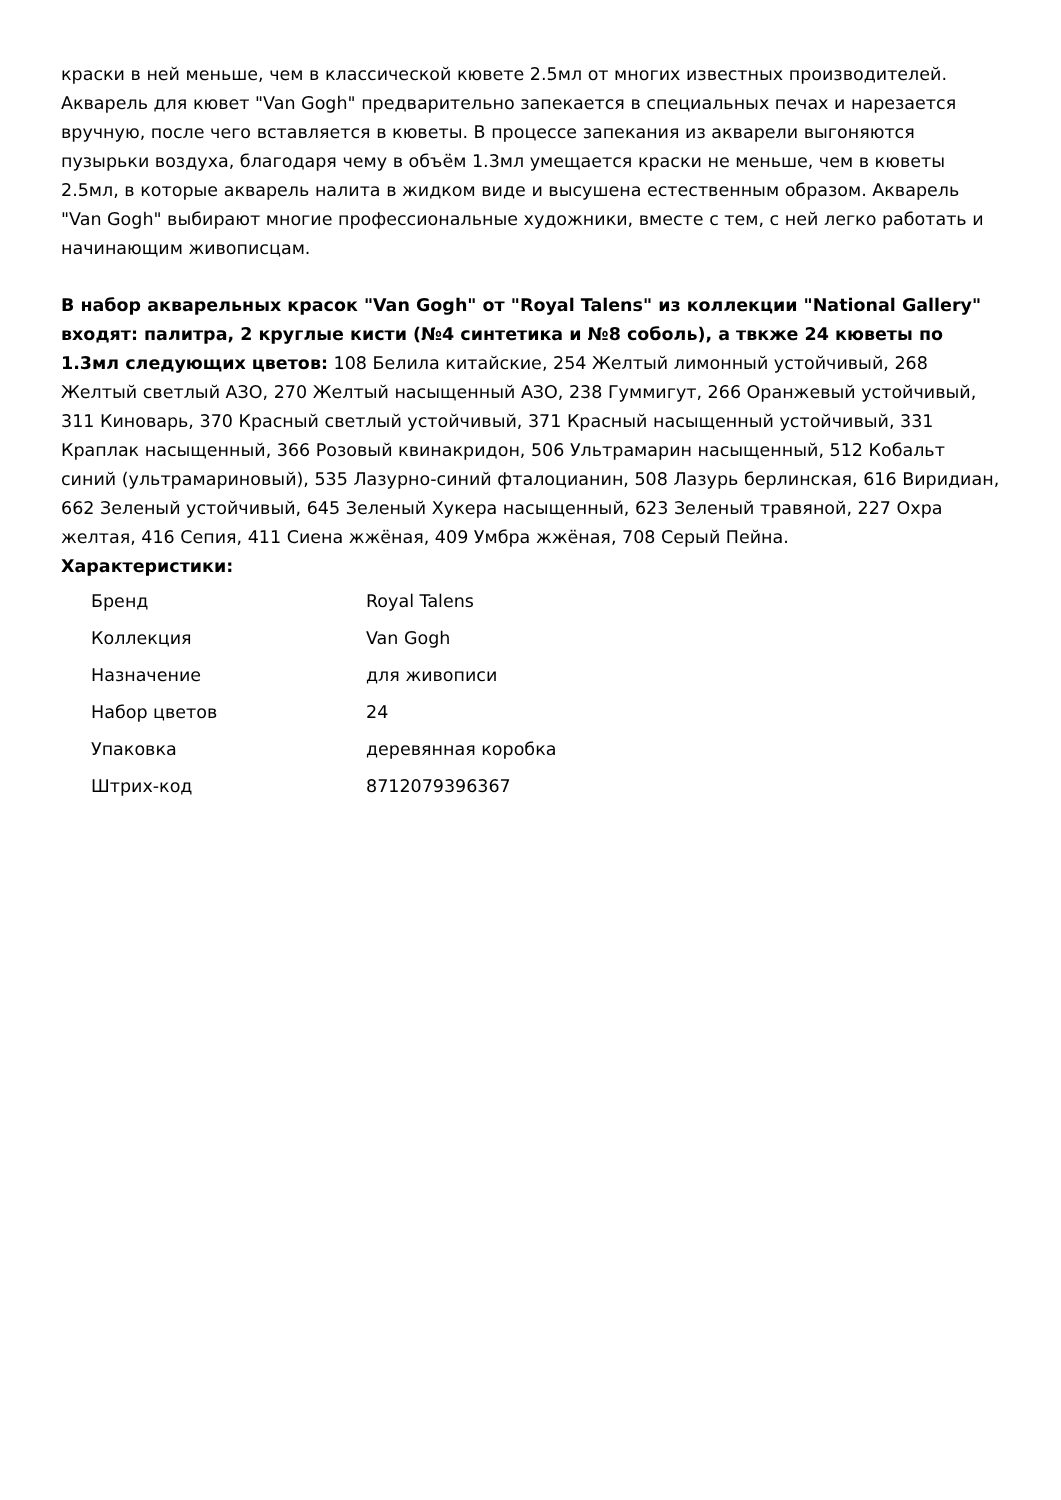краски в ней меньше, чем в классической кювете 2.5мл от многих известных производителей. Акварель для кювет "Van Gogh" предварительно запекается в специальных печах и нарезается вручную, после чего вставляется в кюветы. В процессе запекания из акварели выгоняются пузырьки воздуха, благодаря чему в объём 1.3мл умещается краски не меньше, чем в кюветы 2.5мл, в которые акварель налита в жидком виде и высушена естественным образом. Акварель "Van Gogh" выбирают многие профессиональные художники, вместе с тем, с ней легко работать и начинающим живописцам.
В набор акварельных красок "Van Gogh" от "Royal Talens" из коллекции "National Gallery" входят: палитра, 2 круглые кисти (№4 синтетика и №8 соболь), а твкже 24 кюветы по 1.3мл следующих цветов: 108 Белила китайские, 254 Желтый лимонный устойчивый, 268 Желтый светлый АЗО, 270 Желтый насыщенный АЗО, 238 Гуммигут, 266 Оранжевый устойчивый, 311 Киноварь, 370 Красный светлый устойчивый, 371 Красный насыщенный устойчивый, 331 Краплак насыщенный, 366 Розовый квинакридон, 506 Ультрамарин насыщенный, 512 Кобальт синий (ультрамариновый), 535 Лазурно-синий фталоцианин, 508 Лазурь берлинская, 616 Виридиан, 662 Зеленый устойчивый, 645 Зеленый Хукера насыщенный, 623 Зеленый травяной, 227 Охра желтая, 416 Сепия, 411 Сиена жжёная, 409 Умбра жжёная, 708 Серый Пейна.
Характеристики:
| Бренд | Royal Talens |
| Коллекция | Van Gogh |
| Назначение | для живописи |
| Набор цветов | 24 |
| Упаковка | деревянная коробка |
| Штрих-код | 8712079396367 |